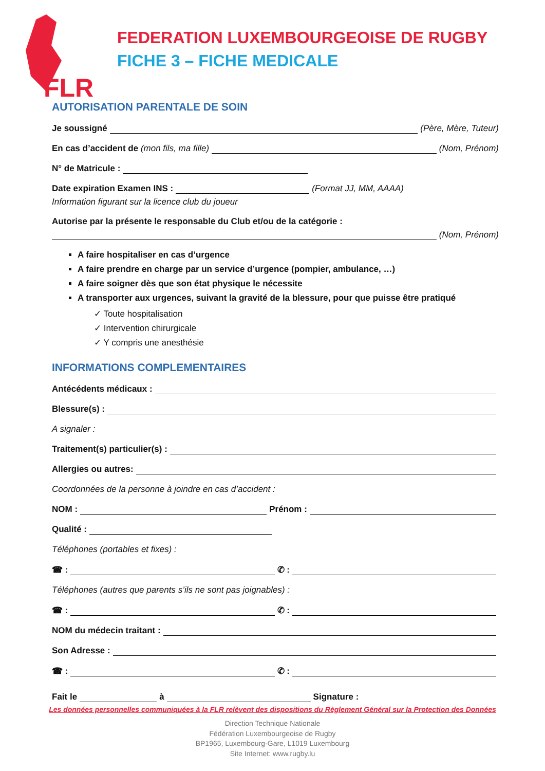FLR
FEDERATION LUXEMBOURGEOISE DE RUGBY
FICHE 3 – FICHE MEDICALE
AUTORISATION PARENTALE DE SOIN
Je soussigné (Père, Mère, Tuteur)
En cas d’accident de (mon fils, ma fille) (Nom, Prénom)
N° de Matricule :
Date expiration Examen INS : (Format JJ, MM, AAAA)
Information figurant sur la licence club du joueur
Autorise par la présente le responsable du Club et/ou de la catégorie :
(Nom, Prénom)
A faire hospitaliser en cas d’urgence
A faire prendre en charge par un service d’urgence (pompier, ambulance, …)
A faire soigner dès que son état physique le nécessite
A transporter aux urgences, suivant la gravité de la blessure, pour que puisse être pratiqué
✓ Toute hospitalisation
✓ Intervention chirurgicale
✓ Y compris une anesthésie
INFORMATIONS COMPLEMENTAIRES
Antécédents médicaux :
Blessure(s) :
A signaler :
Traitement(s) particulier(s) :
Allergies ou autres:
Coordonnées de la personne à joindre en cas d’accident :
NOM : Prénom :
Qualité :
Téléphones (portables et fixes) :
☎ : ✆ :
Téléphones (autres que parents s’ils ne sont pas joignables) :
☎ : ✆ :
NOM du médecin traitant :
Son Adresse :
☎ : ✆ :
Fait le à Signature :
Les données personnelles communiquées à la FLR relèvent des dispositions du Règlement Général sur la Protection des Données
Direction Technique Nationale
Fédération Luxembourgeoise de Rugby
BP1965, Luxembourg-Gare, L1019 Luxembourg
Site Internet: www.rugby.lu